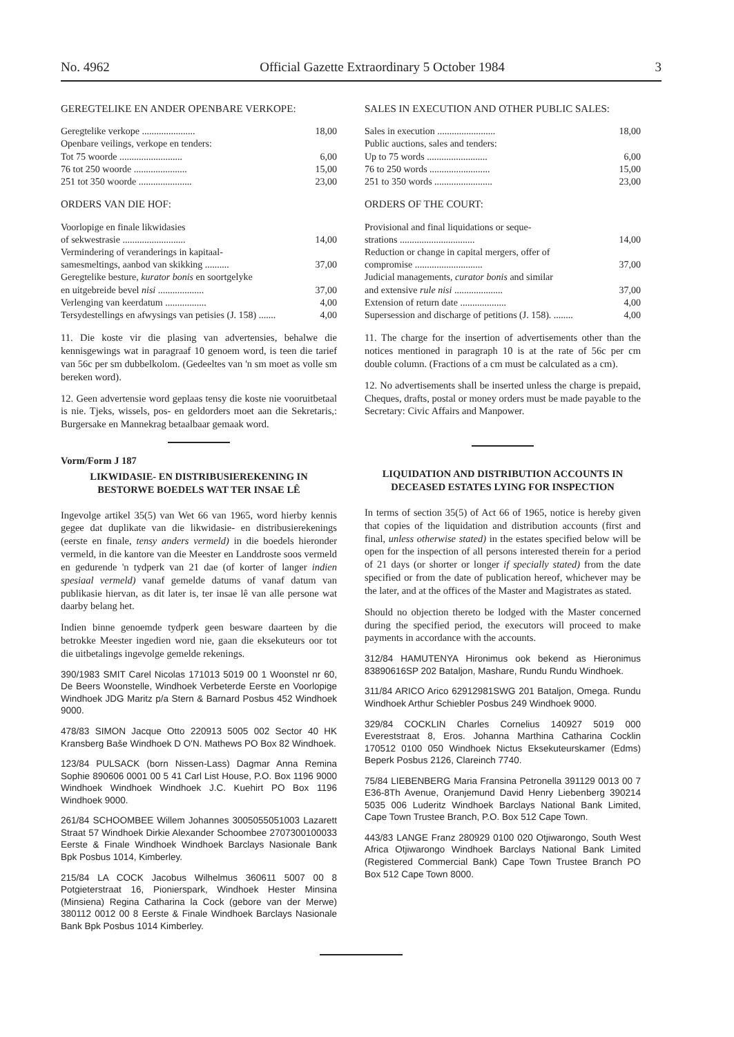No. 4962 Official Gazette Extraordinary 5 October 1984 3
GEREGTELIKE EN ANDER OPENBARE VERKOPE:
| Geregtelike verkope ...................... | 18,00 |
| Openbare veilings, verkope en tenders: | |
| Tot 75 woorde .......................... | 6,00 |
| 76 tot 250 woorde ...................... | 15,00 |
| 251 tot 350 woorde ...................... | 23,00 |
ORDERS VAN DIE HOF:
| Voorlopige en finale likwidasies of sekwestrasie .......................... | 14,00 |
| Vermindering of veranderings in kapitaal- samesmeltings, aanbod van skikking .......... | 37,00 |
| Geregtelike besture, kurator bonis en soortgelyke en uitgebreide bevel nisi ................... | 37,00 |
| Verlenging van keerdatum ................. | 4,00 |
| Tersydestellings en afwysings van petisies (J. 158) ....... | 4,00 |
11. Die koste vir die plasing van advertensies, behalwe die kennisgewings wat in paragraaf 10 genoem word, is teen die tarief van 56c per sm dubbelkolom. (Gedeeltes van 'n sm moet as volle sm bereken word).
12. Geen advertensie word geplaas tensy die koste nie vooruitbetaal is nie. Tjeks, wissels, pos- en geldorders moet aan die Sekretaris,: Burgersake en Mannekrag betaalbaar gemaak word.
Vorm/Form J 187
LIKWIDASIE- EN DISTRIBUSIEREKENING IN BESTORWE BOEDELS WAT TER INSAE LÊ
Ingevolge artikel 35(5) van Wet 66 van 1965, word hierby kennis gegee dat duplikate van die likwidasie- en distribusierekenings (eerste en finale, tensy anders vermeld) in die boedels hieronder vermeld, in die kantore van die Meester en Landdroste soos vermeld en gedurende 'n tydperk van 21 dae (of korter of langer indien spesiaal vermeld) vanaf gemelde datums of vanaf datum van publikasie hiervan, as dit later is, ter insae lê van alle persone wat daarby belang het.
Indien binne genoemde tydperk geen besware daarteen by die betrokke Meester ingedien word nie, gaan die eksekuteurs oor tot die uitbetalings ingevolge gemelde rekenings.
390/1983 SMIT Carel Nicolas 171013 5019 00 1 Woonstel nr 60, De Beers Woonstelle, Windhoek Verbeterde Eerste en Voorlopige Windhoek JDG Maritz p/a Stern & Barnard Posbus 452 Windhoek 9000.
478/83 SIMON Jacque Otto 220913 5005 002 Sector 40 HK Kransberg Baše Windhoek D O'N. Mathews PO Box 82 Windhoek.
123/84 PULSACK (born Nissen-Lass) Dagmar Anna Remina Sophie 890606 0001 00 5 41 Carl List House, P.O. Box 1196 9000 Windhoek Windhoek Windhoek J.C. Kuehirt PO Box 1196 Windhoek 9000.
261/84 SCHOOMBEE Willem Johannes 3005055051003 Lazarett Straat 57 Windhoek Dirkie Alexander Schoombee 2707300100033 Eerste & Finale Windhoek Windhoek Barclays Nasionale Bank Bpk Posbus 1014, Kimberley.
215/84 LA COCK Jacobus Wilhelmus 360611 5007 00 8 Potgieterstraat 16, Pionierspark, Windhoek Hester Minsina (Minsiena) Regina Catharina la Cock (gebore van der Merwe) 380112 0012 00 8 Eerste & Finale Windhoek Barclays Nasionale Bank Bpk Posbus 1014 Kimberley.
SALES IN EXECUTION AND OTHER PUBLIC SALES:
| Sales in execution ........................ | 18,00 |
| Public auctions, sales and tenders: | |
| Up to 75 words ......................... | 6,00 |
| 76 to 250 words ......................... | 15,00 |
| 251 to 350 words ........................ | 23,00 |
ORDERS OF THE COURT:
| Provisional and final liquidations or seque- strations ............................... | 14,00 |
| Reduction or change in capital mergers, offer of compromise ............................ | 37,00 |
| Judicial managements, curator bonis and similar and extensive rule nisi .................... | 37,00 |
| Extension of return date ................... | 4,00 |
| Supersession and discharge of petitions (J. 158). ........ | 4,00 |
11. The charge for the insertion of advertisements other than the notices mentioned in paragraph 10 is at the rate of 56c per cm double column. (Fractions of a cm must be calculated as a cm).
12. No advertisements shall be inserted unless the charge is prepaid, Cheques, drafts, postal or money orders must be made payable to the Secretary: Civic Affairs and Manpower.
LIQUIDATION AND DISTRIBUTION ACCOUNTS IN DECEASED ESTATES LYING FOR INSPECTION
In terms of section 35(5) of Act 66 of 1965, notice is hereby given that copies of the liquidation and distribution accounts (first and final, unless otherwise stated) in the estates specified below will be open for the inspection of all persons interested therein for a period of 21 days (or shorter or longer if specially stated) from the date specified or from the date of publication hereof, whichever may be the later, and at the offices of the Master and Magistrates as stated.
Should no objection thereto be lodged with the Master concerned during the specified period, the executors will proceed to make payments in accordance with the accounts.
312/84 HAMUTENYA Hironimus ook bekend as Hieronimus 83890616SP 202 Bataljon, Mashare, Rundu Rundu Windhoek.
311/84 ARICO Arico 62912981SWG 201 Bataljon, Omega. Rundu Windhoek Arthur Schiebler Posbus 249 Windhoek 9000.
329/84 COCKLIN Charles Cornelius 140927 5019 000 Evereststraat 8, Eros. Johanna Marthina Catharina Cocklin 170512 0100 050 Windhoek Nictus Eksekuteurskamer (Edms) Beperk Posbus 2126, Clareinch 7740.
75/84 LIEBENBERG Maria Fransina Petronella 391129 0013 00 7 E36-8Th Avenue, Oranjemund David Henry Liebenberg 390214 5035 006 Luderitz Windhoek Barclays National Bank Limited, Cape Town Trustee Branch, P.O. Box 512 Cape Town.
443/83 LANGE Franz 280929 0100 020 Otjiwarongo, South West Africa Otjiwarongo Windhoek Barclays National Bank Limited (Registered Commercial Bank) Cape Town Trustee Branch PO Box 512 Cape Town 8000.